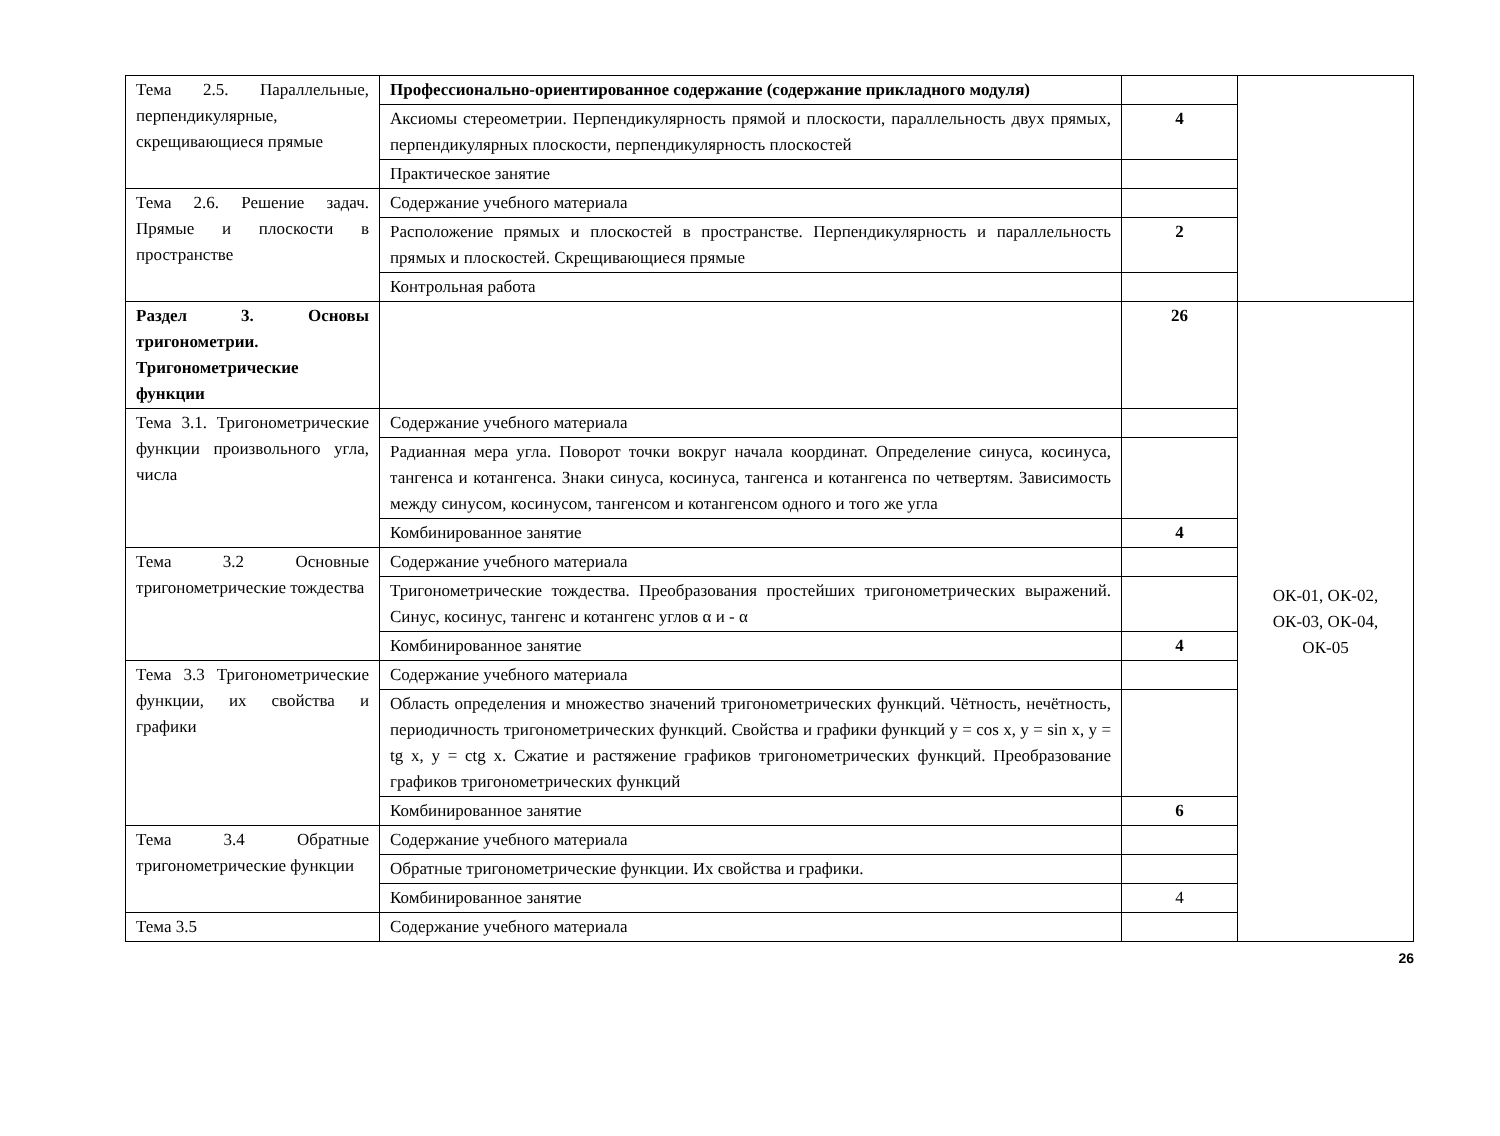| Тема 2.5. Параллельные, перпендикулярные, скрещивающиеся прямые | Профессионально-ориентированное содержание (содержание прикладного модуля) | | |
| | Аксиомы стереометрии. Перпендикулярность прямой и плоскости, параллельность двух прямых, перпендикулярных плоскости, перпендикулярность плоскостей | 4 | |
| | Практическое занятие | | |
| Тема 2.6. Решение задач. Прямые и плоскости в пространстве | Содержание учебного материала | | |
| | Расположение прямых и плоскостей в пространстве. Перпендикулярность и параллельность прямых и плоскостей. Скрещивающиеся прямые | 2 | |
| | Контрольная работа | | |
| Раздел 3. Основы тригонометрии. Тригонометрические функции | | 26 | ОК-01, ОК-02, ОК-03, ОК-04, ОК-05 |
| Тема 3.1. Тригонометрические функции произвольного угла, числа | Содержание учебного материала | | |
| | Радианная мера угла. Поворот точки вокруг начала координат. Определение синуса, косинуса, тангенса и котангенса. Знаки синуса, косинуса, тангенса и котангенса по четвертям. Зависимость между синусом, косинусом, тангенсом и котангенсом одного и того же угла | | |
| | Комбинированное занятие | 4 | |
| Тема 3.2 Основные тригонометрические тождества | Содержание учебного материала | | |
| | Тригонометрические тождества. Преобразования простейших тригонометрических выражений. Синус, косинус, тангенс и котангенс углов α и - α | | |
| | Комбинированное занятие | 4 | |
| Тема 3.3 Тригонометрические функции, их свойства и графики | Содержание учебного материала | | |
| | Область определения и множество значений тригонометрических функций. Чётность, нечётность, периодичность тригонометрических функций. Свойства и графики функций y = cos x, y = sin x, y = tg x, y = ctg x. Сжатие и растяжение графиков тригонометрических функций. Преобразование графиков тригонометрических функций | | |
| | Комбинированное занятие | 6 | |
| Тема 3.4 Обратные тригонометрические функции | Содержание учебного материала | | |
| | Обратные тригонометрические функции. Их свойства и графики. | | |
| | Комбинированное занятие | 4 | |
| Тема 3.5 | Содержание учебного материала | | |
26